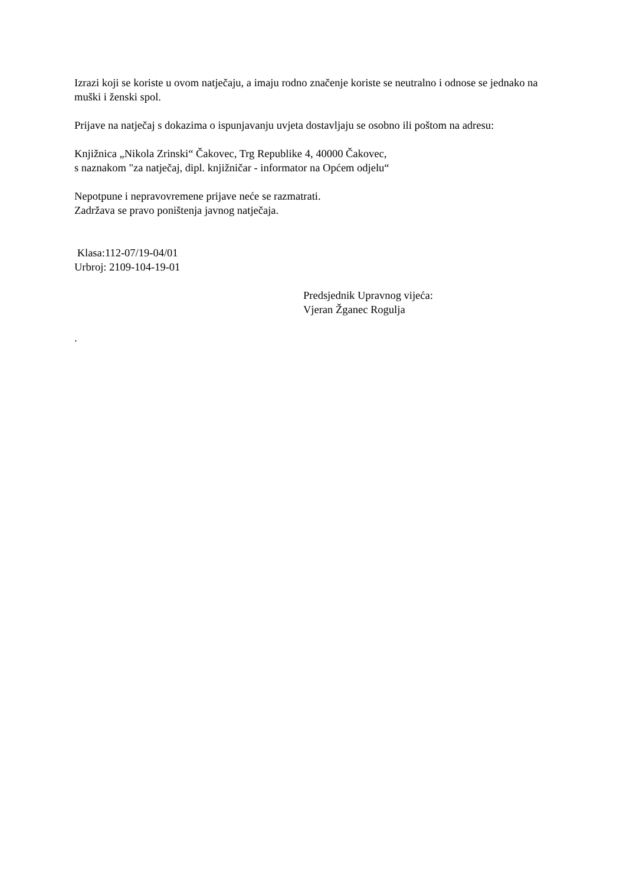Izrazi koji se koriste u ovom natječaju, a imaju rodno značenje koriste se neutralno i odnose se jednako na muški i ženski spol.
Prijave na natječaj s dokazima o ispunjavanju uvjeta dostavljaju se osobno ili poštom na adresu:
Knjižnica „Nikola Zrinski“ Čakovec, Trg Republike 4, 40000 Čakovec,
s naznakom "za natječaj, dipl. knjižničar - informator na Općem odjelu“
Nepotpune i nepravovremene prijave neće se razmatrati.
Zadržava se pravo poništenja javnog natječaja.
Klasa:112-07/19-04/01
Urbroj: 2109-104-19-01
Predsjednik Upravnog vijeća:
Vjeran Žganec Rogulja
.